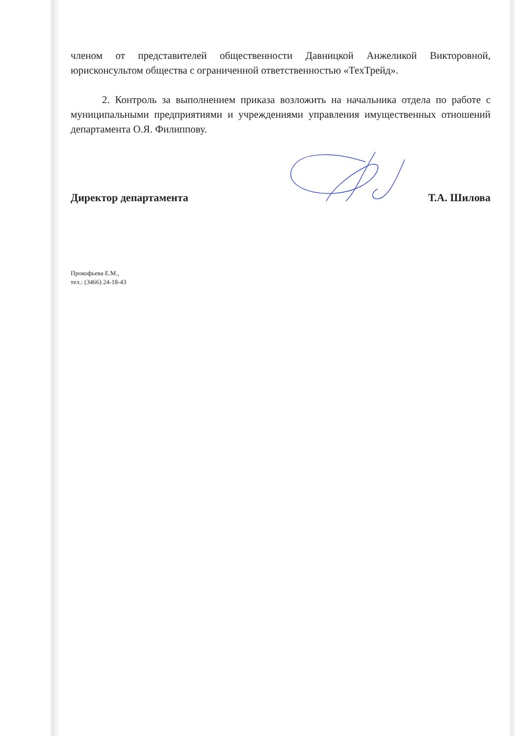членом от представителей общественности Давницкой Анжеликой Викторовной, юрисконсультом общества с ограниченной ответственностью «ТехТрейд».
2. Контроль за выполнением приказа возложить на начальника отдела по работе с муниципальными предприятиями и учреждениями управления имущественных отношений департамента О.Я. Филиппову.
Директор департамента Т.А. Шилова
Прокофьева Е.М.,
тел.: (3466) 24-18-43